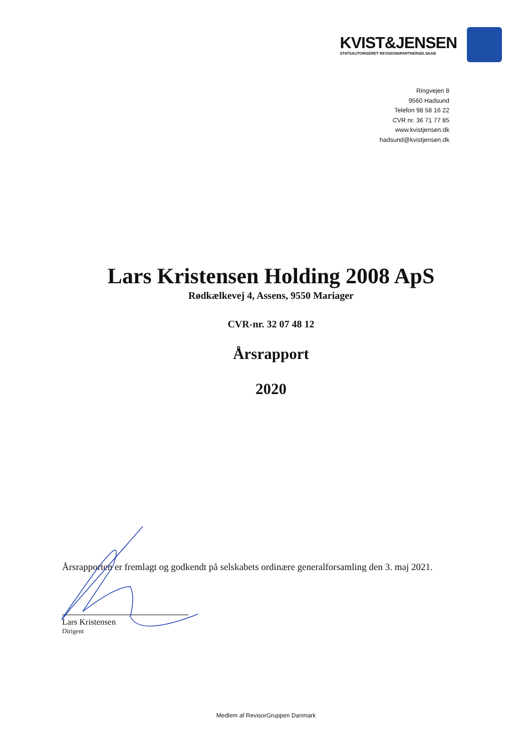KVIST&JENSEN
STATSAUTORISERET REVISIONSPARTNERSELSKAB
Ringvejen 8
9560 Hadsund
Telefon 98 58 16 22
CVR nr. 36 71 77 85
www.kvistjensen.dk
hadsund@kvistjensen.dk
Lars Kristensen Holding 2008 ApS
Rødkælkevej 4, Assens, 9550 Mariager
CVR-nr. 32 07 48 12
Årsrapport
2020
Årsrapporten er fremlagt og godkendt på selskabets ordinære generalforsamling den 3. maj 2021.
Lars Kristensen
Dirigent
Medlem af RevisorGruppen Danmark